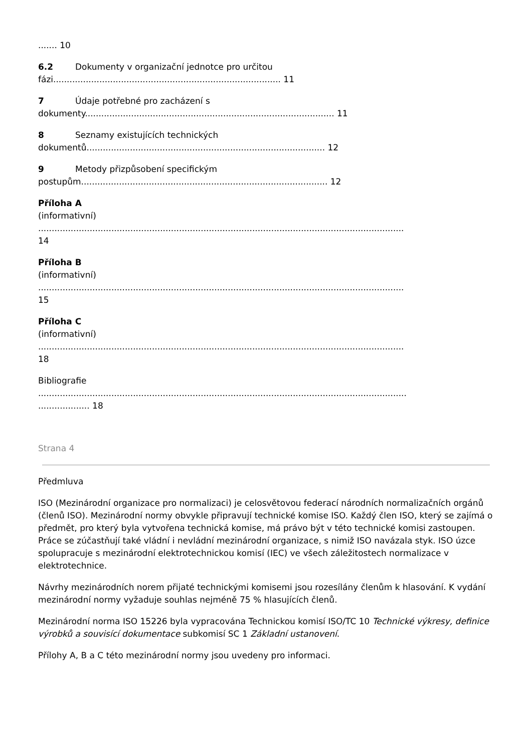....... 10
6.2 Dokumenty v organizační jednotce pro určitou
fázi.................................................................................... 11
7 Údaje potřebné pro zacházení s
dokumenty............................................................................................ 11
8 Seznamy existujících technických
dokumentů........................................................................................ 12
9 Metody přizpůsobení specifickým
postupům........................................................................................... 12
Příloha A
(informativní)
.......................................................................................................................................
14
Příloha B
(informativní)
.......................................................................................................................................
15
Příloha C
(informativní)
.......................................................................................................................................
18
Bibliografie
........................................................................................................................................
................... 18
Strana 4
Předmluva
ISO (Mezinárodní organizace pro normalizaci) je celosvětovou federací národních normalizačních orgánů (členů ISO). Mezinárodní normy obvykle připravují technické komise ISO. Každý člen ISO, který se zajímá o předmět, pro který byla vytvořena technická komise, má právo být v této technické komisi zastoupen. Práce se zúčastňují také vládní i nevládní mezinárodní organizace, s nimiž ISO navázala styk. ISO úzce spolupracuje s mezinárodní elektrotechnickou komisí (IEC) ve všech záležitostech normalizace v elektrotechnice.
Návrhy mezinárodních norem přijaté technickými komisemi jsou rozesílány členům k hlasování. K vydání mezinárodní normy vyžaduje souhlas nejméně 75 % hlasujících členů.
Mezinárodní norma ISO 15226 byla vypracována Technickou komisí ISO/TC 10 Technické výkresy, definice výrobků a souvisící dokumentace subkomisí SC 1 Základní ustanovení.
Přílohy A, B a C této mezinárodní normy jsou uvedeny pro informaci.